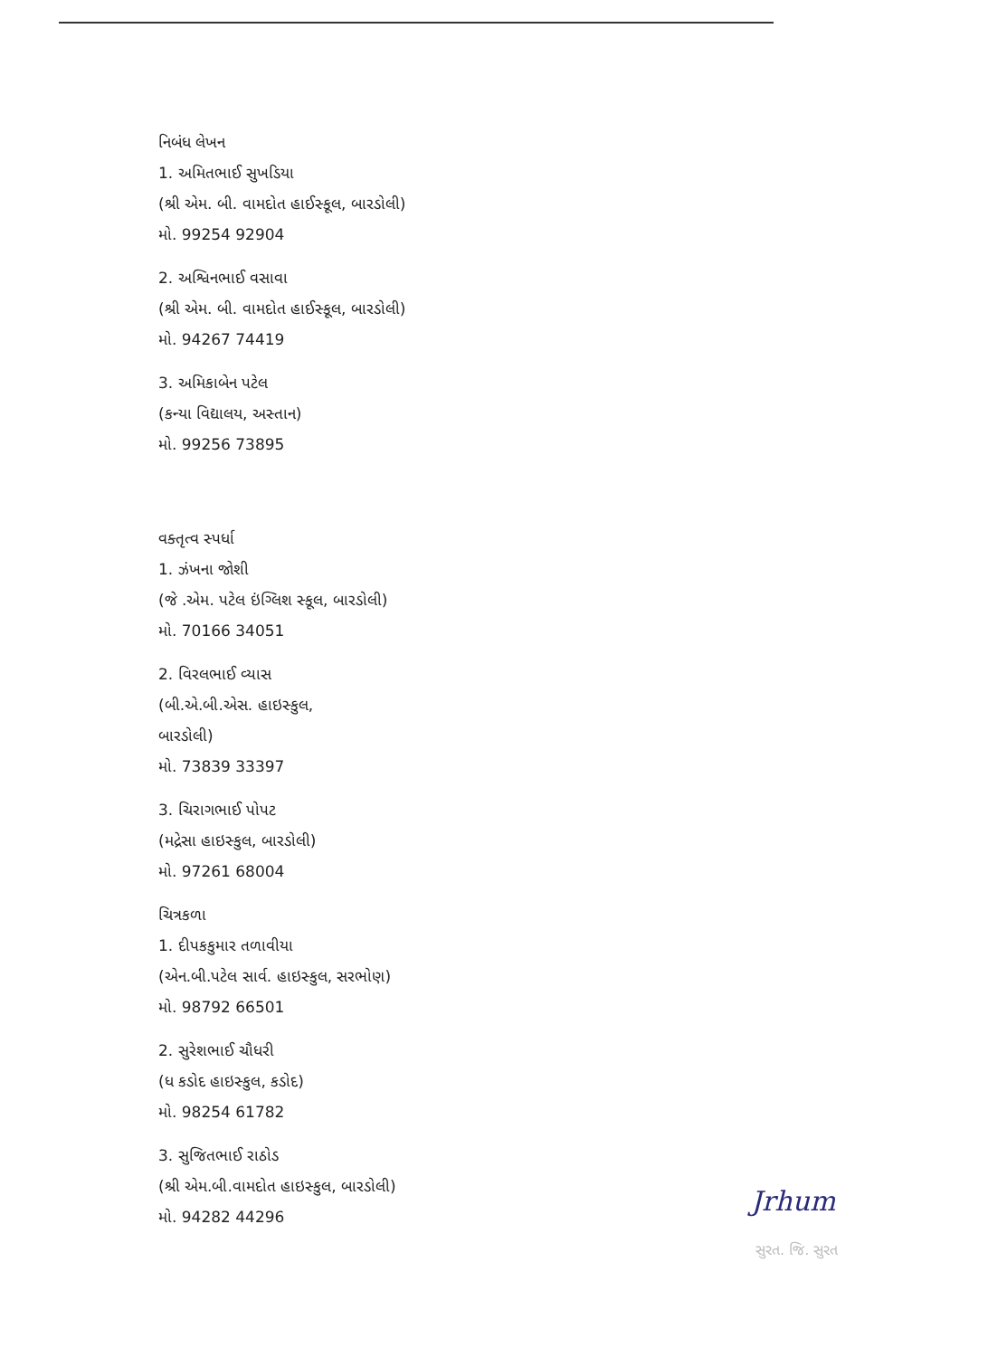નિબંધ લેખન
1. અમિતભાઈ સુખડિયા
(શ્રી એમ. બી. વામદોત હાઈસ્કૂલ, બારડોલી)
મો. 99254 92904
2. અશ્વિનભાઈ વસાવા
(શ્રી એમ. બી. વામદોત હાઈસ્કૂલ, બારડોલી)
મો. 94267 74419
3. અમિકાબેન પટેલ
(કન્યા વિદ્યાલય, અસ્તાન)
મો. 99256 73895
વક્તૃત્વ સ્પર્ધા
1. ઝંખના જોશી
(જે .એમ. પટેલ ઇંગ્લિશ સ્કૂલ, બારડોલી)
મો. 70166 34051
2. વિરલભાઈ વ્યાસ
(બી.એ.બી.એસ. હાઇસ્કુલ,
બારડોલી)
મો. 73839 33397
3. ચિરાગભાઈ પોપટ
(મદ્રેસા હાઇસ્કુલ, બારડોલી)
મો. 97261 68004
ચિત્રકળા
1. દીપકકુમાર તળાવીયા
(એન.બી.પટેલ સાર્વ. હાઇસ્કુલ, સરભોણ)
મો. 98792 66501
2. સુરેશભાઈ ચૌધરી
(ધ કડોદ હાઇસ્કુલ, કડોદ)
મો. 98254 61782
3. સુજિતભાઈ રાઠોડ
(શ્રી એમ.બી.વામદોત હાઇસ્કુલ, બારડોલી)
મો. 94282 44296
Jrhum
સુરત. જિ. સુરત